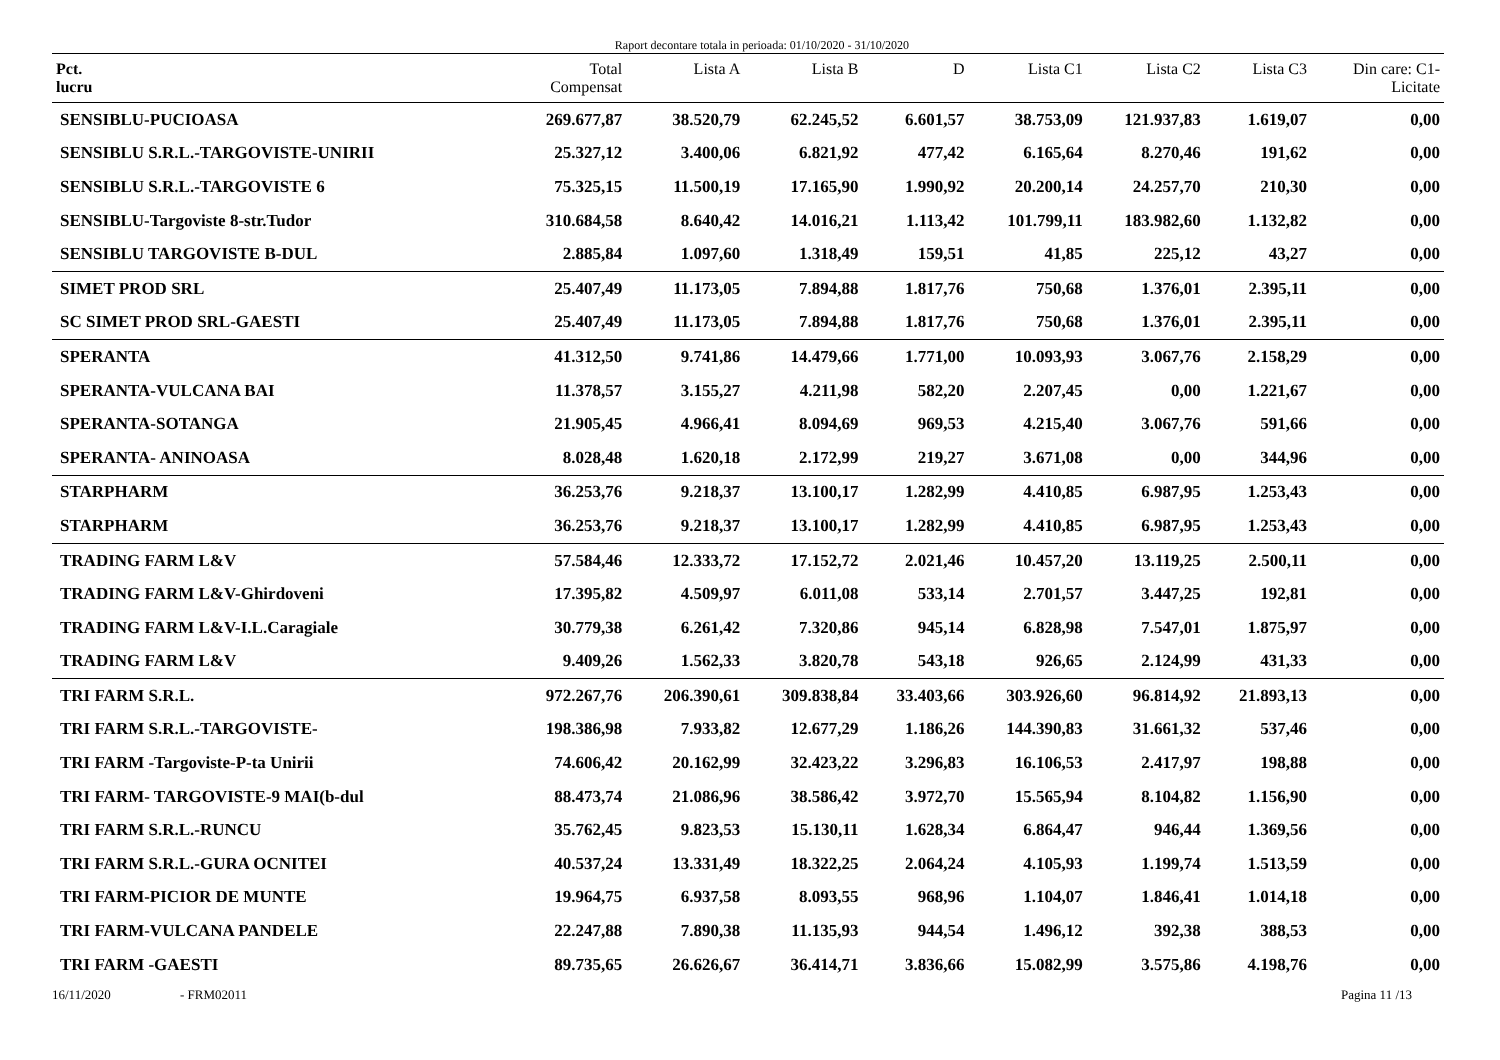Raport decontare totala in perioada: 01/10/2020 - 31/10/2020
| Pct. lucru | Total Compensat | Lista A | Lista B | D | Lista C1 | Lista C2 | Lista C3 | Din care: C1- Licitate |
| --- | --- | --- | --- | --- | --- | --- | --- | --- |
| SENSIBLU-PUCIOASA | 269.677,87 | 38.520,79 | 62.245,52 | 6.601,57 | 38.753,09 | 121.937,83 | 1.619,07 | 0,00 |
| SENSIBLU S.R.L.-TARGOVISTE-UNIRII | 25.327,12 | 3.400,06 | 6.821,92 | 477,42 | 6.165,64 | 8.270,46 | 191,62 | 0,00 |
| SENSIBLU S.R.L.-TARGOVISTE 6 | 75.325,15 | 11.500,19 | 17.165,90 | 1.990,92 | 20.200,14 | 24.257,70 | 210,30 | 0,00 |
| SENSIBLU-Targoviste 8-str.Tudor | 310.684,58 | 8.640,42 | 14.016,21 | 1.113,42 | 101.799,11 | 183.982,60 | 1.132,82 | 0,00 |
| SENSIBLU TARGOVISTE B-DUL | 2.885,84 | 1.097,60 | 1.318,49 | 159,51 | 41,85 | 225,12 | 43,27 | 0,00 |
| SIMET PROD SRL | 25.407,49 | 11.173,05 | 7.894,88 | 1.817,76 | 750,68 | 1.376,01 | 2.395,11 | 0,00 |
| SC SIMET PROD SRL-GAESTI | 25.407,49 | 11.173,05 | 7.894,88 | 1.817,76 | 750,68 | 1.376,01 | 2.395,11 | 0,00 |
| SPERANTA | 41.312,50 | 9.741,86 | 14.479,66 | 1.771,00 | 10.093,93 | 3.067,76 | 2.158,29 | 0,00 |
| SPERANTA-VULCANA BAI | 11.378,57 | 3.155,27 | 4.211,98 | 582,20 | 2.207,45 | 0,00 | 1.221,67 | 0,00 |
| SPERANTA-SOTANGA | 21.905,45 | 4.966,41 | 8.094,69 | 969,53 | 4.215,40 | 3.067,76 | 591,66 | 0,00 |
| SPERANTA- ANINOASA | 8.028,48 | 1.620,18 | 2.172,99 | 219,27 | 3.671,08 | 0,00 | 344,96 | 0,00 |
| STARPHARM | 36.253,76 | 9.218,37 | 13.100,17 | 1.282,99 | 4.410,85 | 6.987,95 | 1.253,43 | 0,00 |
| STARPHARM | 36.253,76 | 9.218,37 | 13.100,17 | 1.282,99 | 4.410,85 | 6.987,95 | 1.253,43 | 0,00 |
| TRADING FARM L&V | 57.584,46 | 12.333,72 | 17.152,72 | 2.021,46 | 10.457,20 | 13.119,25 | 2.500,11 | 0,00 |
| TRADING FARM L&V-Ghirdoveni | 17.395,82 | 4.509,97 | 6.011,08 | 533,14 | 2.701,57 | 3.447,25 | 192,81 | 0,00 |
| TRADING FARM L&V-I.L.Caragiale | 30.779,38 | 6.261,42 | 7.320,86 | 945,14 | 6.828,98 | 7.547,01 | 1.875,97 | 0,00 |
| TRADING FARM L&V | 9.409,26 | 1.562,33 | 3.820,78 | 543,18 | 926,65 | 2.124,99 | 431,33 | 0,00 |
| TRI FARM S.R.L. | 972.267,76 | 206.390,61 | 309.838,84 | 33.403,66 | 303.926,60 | 96.814,92 | 21.893,13 | 0,00 |
| TRI FARM S.R.L.-TARGOVISTE- | 198.386,98 | 7.933,82 | 12.677,29 | 1.186,26 | 144.390,83 | 31.661,32 | 537,46 | 0,00 |
| TRI FARM -Targoviste-P-ta Unirii | 74.606,42 | 20.162,99 | 32.423,22 | 3.296,83 | 16.106,53 | 2.417,97 | 198,88 | 0,00 |
| TRI FARM- TARGOVISTE-9 MAI(b-dul | 88.473,74 | 21.086,96 | 38.586,42 | 3.972,70 | 15.565,94 | 8.104,82 | 1.156,90 | 0,00 |
| TRI FARM S.R.L.-RUNCU | 35.762,45 | 9.823,53 | 15.130,11 | 1.628,34 | 6.864,47 | 946,44 | 1.369,56 | 0,00 |
| TRI FARM S.R.L.-GURA OCNITEI | 40.537,24 | 13.331,49 | 18.322,25 | 2.064,24 | 4.105,93 | 1.199,74 | 1.513,59 | 0,00 |
| TRI FARM-PICIOR DE MUNTE | 19.964,75 | 6.937,58 | 8.093,55 | 968,96 | 1.104,07 | 1.846,41 | 1.014,18 | 0,00 |
| TRI FARM-VULCANA PANDELE | 22.247,88 | 7.890,38 | 11.135,93 | 944,54 | 1.496,12 | 392,38 | 388,53 | 0,00 |
| TRI FARM -GAESTI | 89.735,65 | 26.626,67 | 36.414,71 | 3.836,66 | 15.082,99 | 3.575,86 | 4.198,76 | 0,00 |
16/11/2020 - FRM02011 Pagina 11 /13